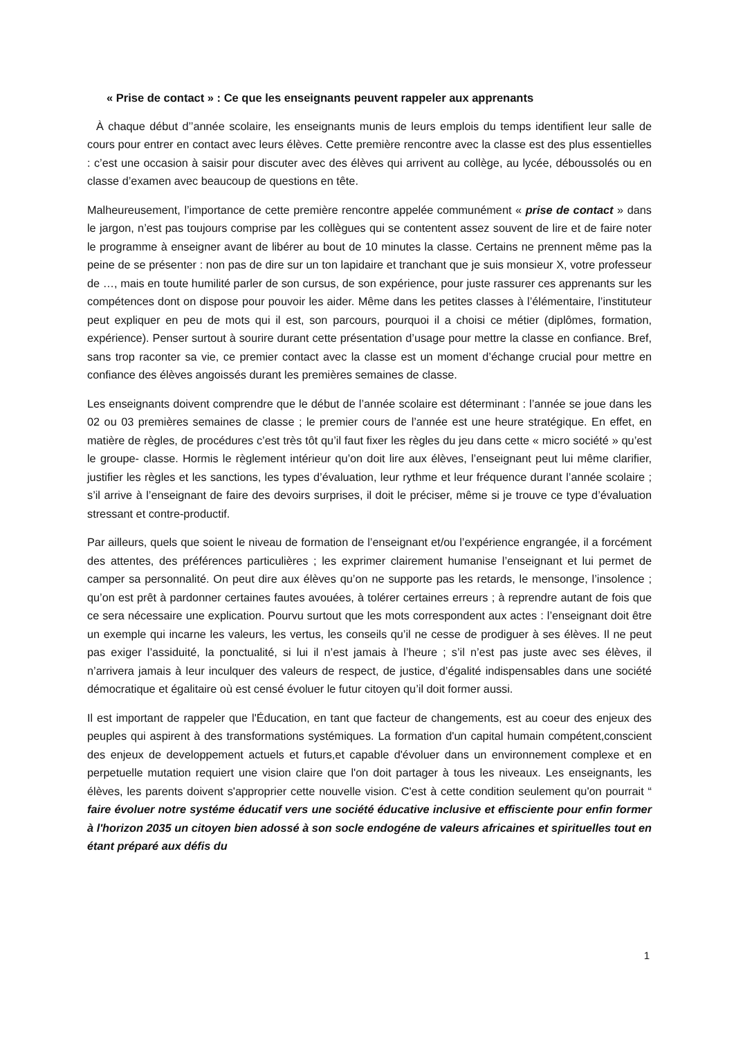« Prise de contact » : Ce que les enseignants peuvent rappeler aux apprenants
À chaque début d’’année scolaire, les enseignants munis de leurs emplois du temps identifient leur salle de cours pour entrer en contact avec leurs élèves. Cette première rencontre avec la classe est des plus essentielles : c’est une occasion à saisir pour discuter avec des élèves qui arrivent au collège, au lycée, déboussolés ou en classe d’examen avec beaucoup de questions en tête.
Malheureusement, l’importance de cette première rencontre appelée communément « prise de contact » dans le jargon, n’est pas toujours comprise par les collègues qui se contentent assez souvent de lire et de faire noter le programme à enseigner avant de libérer au bout de 10 minutes la classe. Certains ne prennent même pas la peine de se présenter : non pas de dire sur un ton lapidaire et tranchant que je suis monsieur X, votre professeur de …, mais en toute humilité parler de son cursus, de son expérience, pour juste rassurer ces apprenants sur les compétences dont on dispose pour pouvoir les aider. Même dans les petites classes à l’élémentaire, l’instituteur peut expliquer en peu de mots qui il est, son parcours, pourquoi il a choisi ce métier (diplômes, formation, expérience). Penser surtout à sourire durant cette présentation d’usage pour mettre la classe en confiance. Bref, sans trop raconter sa vie, ce premier contact avec la classe est un moment d’échange crucial pour mettre en confiance des élèves angoissés durant les premières semaines de classe.
Les enseignants doivent comprendre que le début de l’année scolaire est déterminant : l’année se joue dans les 02 ou 03 premières semaines de classe ; le premier cours de l’année est une heure stratégique. En effet, en matière de règles, de procédures c’est très tôt qu’il faut fixer les règles du jeu dans cette « micro société » qu’est le groupe- classe. Hormis le règlement intérieur qu’on doit lire aux élèves, l’enseignant peut lui même clarifier, justifier les règles et les sanctions, les types d’évaluation, leur rythme et leur fréquence durant l’année scolaire ; s’il arrive à l’enseignant de faire des devoirs surprises, il doit le préciser, même si je trouve ce type d’évaluation stressant et contre-productif.
Par ailleurs, quels que soient le niveau de formation de l’enseignant et/ou l’expérience engrangée, il a forcément des attentes, des préférences particulières ; les exprimer clairement humanise l’enseignant et lui permet de camper sa personnalité. On peut dire aux élèves qu’on ne supporte pas les retards, le mensonge, l’insolence ; qu’on est prêt à pardonner certaines fautes avouées, à tolérer certaines erreurs ; à reprendre autant de fois que ce sera nécessaire une explication. Pourvu surtout que les mots correspondent aux actes : l’enseignant doit être un exemple qui incarne les valeurs, les vertus, les conseils qu’il ne cesse de prodiguer à ses élèves. Il ne peut pas exiger l’assiduité, la ponctualité, si lui il n’est jamais à l’heure ; s’il n’est pas juste avec ses élèves, il n’arrivera jamais à leur inculquer des valeurs de respect, de justice, d’égalité indispensables dans une société démocratique et égalitaire où est censé évoluer le futur citoyen qu’il doit former aussi.
Il est important de rappeler que l'Éducation, en tant que facteur de changements, est au coeur des enjeux des peuples qui aspirent à des transformations systémiques. La formation d'un capital humain compétent,conscient des enjeux de developpement actuels et futurs,et capable d'évoluer dans un environnement complexe et en perpetuelle mutation requiert une vision claire que l'on doit partager à tous les niveaux. Les enseignants, les élèves, les parents doivent s'approprier cette nouvelle vision. C'est à cette condition seulement qu'on pourrait “ faire évoluer notre systéme éducatif vers une société éducative inclusive et effisciente pour enfin former à l'horizon 2035 un citoyen bien adossé à son socle endogéne de valeurs africaines et spirituelles tout en étant préparé aux défis du
1